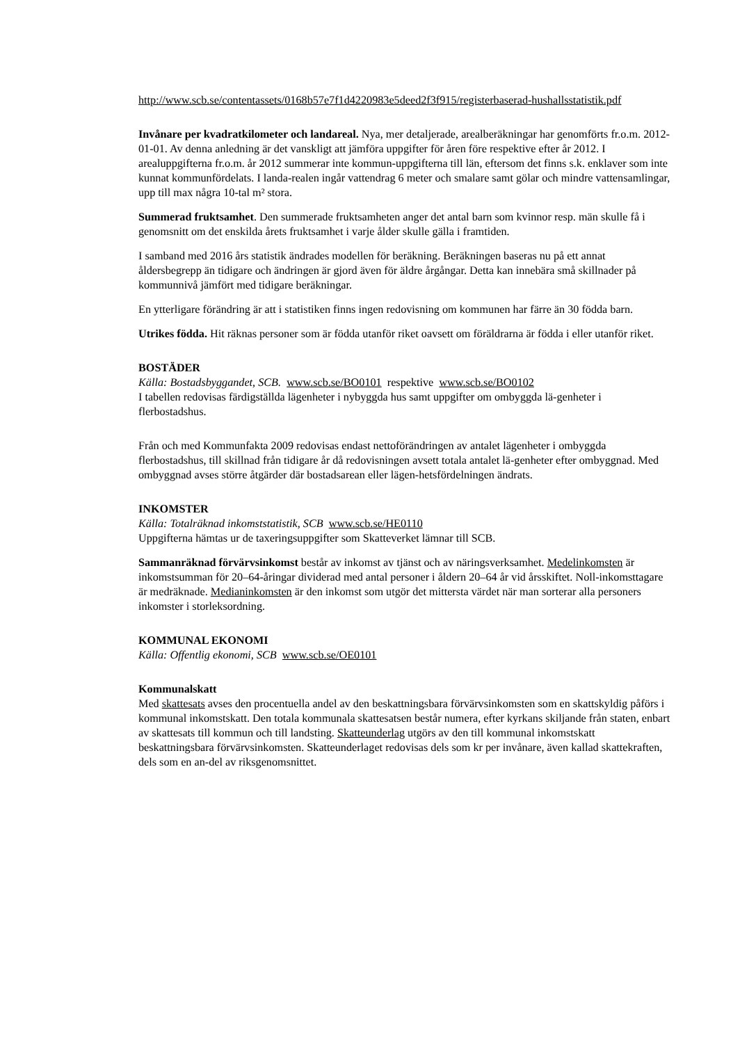http://www.scb.se/contentassets/0168b57e7f1d4220983e5deed2f3f915/registerbaserad-hushallsstatistik.pdf
Invånare per kvadratkilometer och landareal. Nya, mer detaljerade, arealberäkningar har genomförts fr.o.m. 2012-01-01. Av denna anledning är det vanskligt att jämföra uppgifter för åren före respektive efter år 2012. I arealuppgifterna fr.o.m. år 2012 summerar inte kommun-uppgifterna till län, eftersom det finns s.k. enklaver som inte kunnat kommunfördelats. I landa-realen ingår vattendrag 6 meter och smalare samt gölar och mindre vattensamlingar, upp till max några 10-tal m² stora.
Summerad fruktsamhet. Den summerade fruktsamheten anger det antal barn som kvinnor resp. män skulle få i genomsnitt om det enskilda årets fruktsamhet i varje ålder skulle gälla i framtiden.
I samband med 2016 års statistik ändrades modellen för beräkning. Beräkningen baseras nu på ett annat åldersbegrepp än tidigare och ändringen är gjord även för äldre årgångar. Detta kan innebära små skillnader på kommunnivå jämfört med tidigare beräkningar.
En ytterligare förändring är att i statistiken finns ingen redovisning om kommunen har färre än 30 födda barn.
Utrikes födda. Hit räknas personer som är födda utanför riket oavsett om föräldrarna är födda i eller utanför riket.
BOSTÄDER
Källa: Bostadsbyggandet, SCB. www.scb.se/BO0101 respektive www.scb.se/BO0102
I tabellen redovisas färdigställda lägenheter i nybyggda hus samt uppgifter om ombyggda lä-genheter i flerbostadshus.
Från och med Kommunfakta 2009 redovisas endast nettoförändringen av antalet lägenheter i ombyggda flerbostadshus, till skillnad från tidigare år då redovisningen avsett totala antalet lä-genheter efter ombyggnad. Med ombyggnad avses större åtgärder där bostadsarean eller lägen-hetsfördelningen ändrats.
INKOMSTER
Källa: Totalräknad inkomststatistik, SCB www.scb.se/HE0110
Uppgifterna hämtas ur de taxeringsuppgifter som Skatteverket lämnar till SCB.
Sammanräknad förvärvsinkomst består av inkomst av tjänst och av näringsverksamhet. Medelinkomsten är inkomstsumman för 20–64-åringar dividerad med antal personer i åldern 20–64 år vid årsskiftet. Noll-inkomsttagare är medräknade. Medianinkomsten är den inkomst som utgör det mittersta värdet när man sorterar alla personers inkomster i storleksordning.
KOMMUNAL EKONOMI
Källa: Offentlig ekonomi, SCB www.scb.se/OE0101
Kommunalskatt
Med skattesats avses den procentuella andel av den beskattningsbara förvärvsinkomsten som en skattskyldig påförs i kommunal inkomstskatt. Den totala kommunala skattesatsen består numera, efter kyrkans skiljande från staten, enbart av skattesats till kommun och till landsting. Skatteunderlag utgörs av den till kommunal inkomstskatt beskattningsbara förvärvsinkomsten. Skatteunderlaget redovisas dels som kr per invånare, även kallad skattekraften, dels som en an-del av riksgenomsnittet.